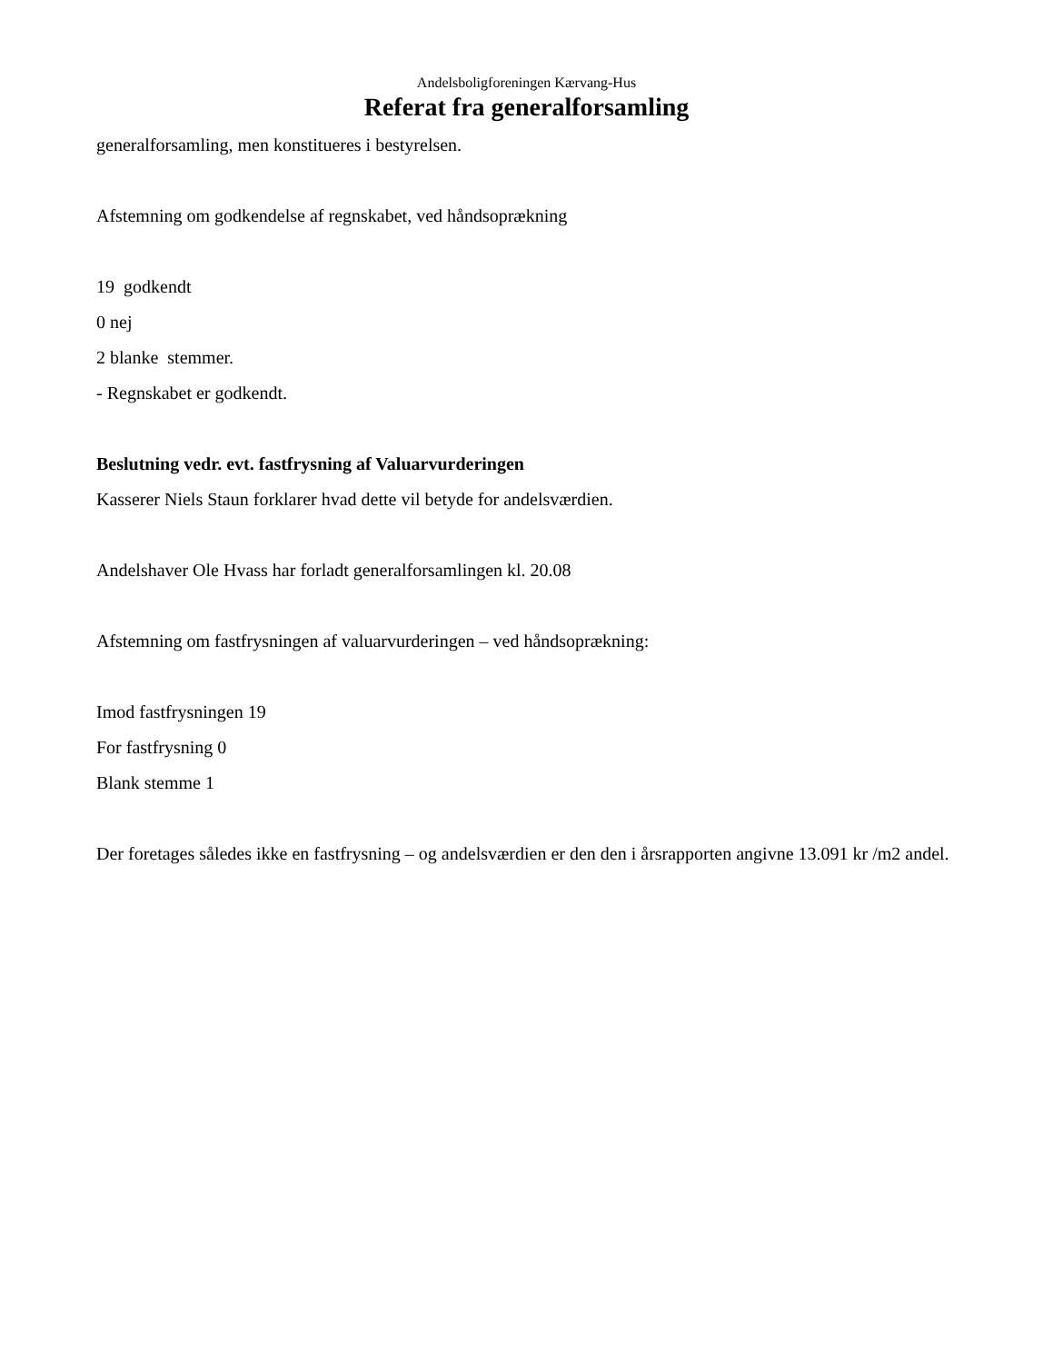Andelsboligforeningen Kærvang-Hus
Referat fra generalforsamling
generalforsamling, men konstitueres i bestyrelsen.
Afstemning om godkendelse af regnskabet, ved håndsoprækning
19 godkendt
0 nej
2 blanke stemmer.
- Regnskabet er godkendt.
Beslutning vedr. evt. fastfrysning af Valuarvurderingen
Kasserer Niels Staun forklarer hvad dette vil betyde for andelsværdien.
Andelshaver Ole Hvass har forladt generalforsamlingen kl. 20.08
Afstemning om fastfrysningen af valuarvurderingen – ved håndsoprækning:
Imod fastfrysningen 19
For fastfrysning 0
Blank stemme 1
Der foretages således ikke en fastfrysning – og andelsværdien er den den i årsrapporten angivne 13.091 kr /m2 andel.